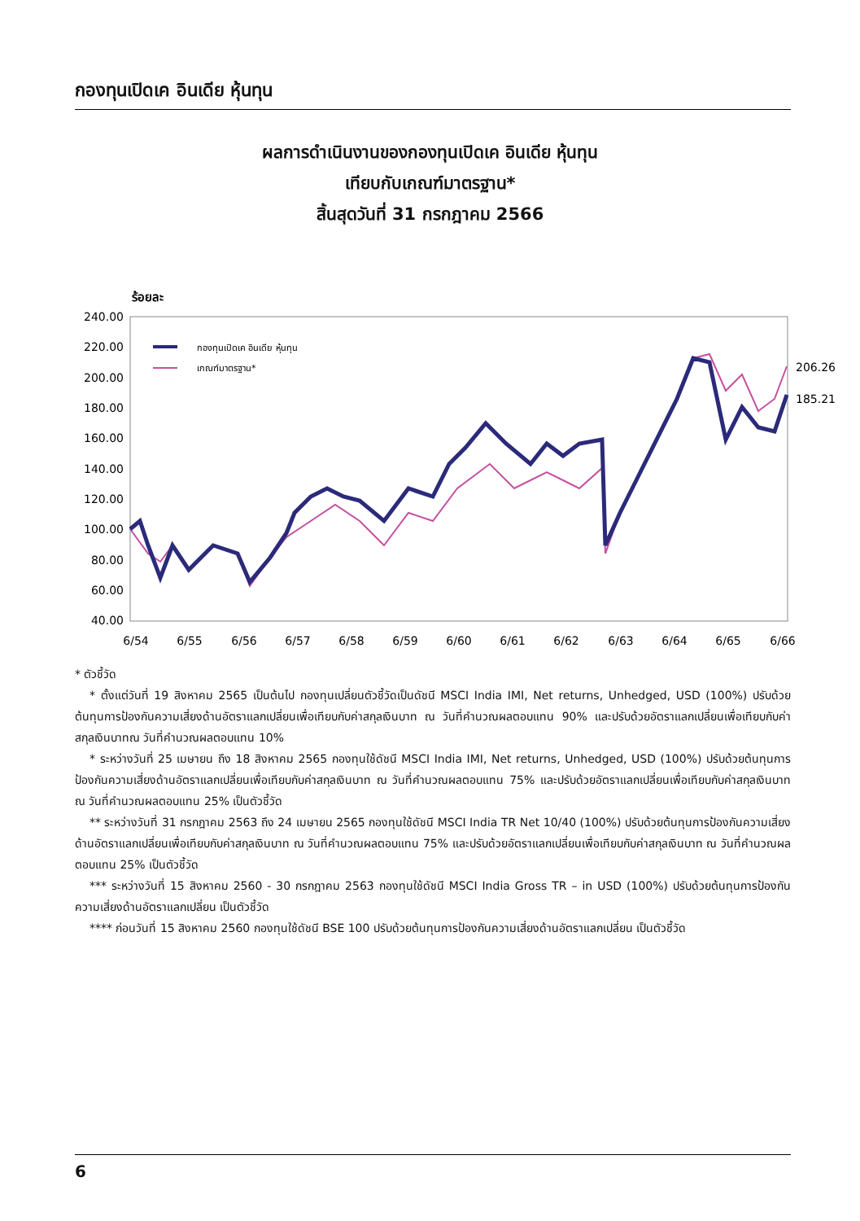กองทุนเปิดเค อินเดีย หุ้นทุน
ผลการดำเนินงานของกองทุนเปิดเค อินเดีย หุ้นทุน
เทียบกับเกณฑ์มาตรฐาน*
สิ้นสุดวันที่ 31 กรกฎาคม 2566
ร้อยละ
240.00
220.00
200.00
180.00
160.00
140.00
120.00
100.00
80.00
60.00
40.00
6/54
6/55
6/56
6/57
6/58
6/59
6/60
6/61
6/62
6/63
6/64
6/65
6/66
กองทุนเปิดเค อินเดีย หุ้นทุน
เกณฑ์มาตรฐาน*
206.26
185.21
* ตัวชี้วัด
* ตั้งแต่วันที่ 19 สิงหาคม 2565 เป็นต้นไป กองทุนเปลี่ยนตัวชี้วัดเป็นดัชนี MSCI India IMI, Net returns, Unhedged, USD (100%) ปรับด้วยต้นทุนการป้องกันความเสี่ยงด้านอัตราแลกเปลี่ยนเพื่อเทียบกับค่าสกุลเงินบาท ณ วันที่คำนวณผลตอบแทน 90% และปรับด้วยอัตราแลกเปลี่ยนเพื่อเทียบกับค่าสกุลเงินบาทณ วันที่คำนวณผลตอบแทน 10%
* ระหว่างวันที่ 25 เมษายน ถึง 18 สิงหาคม 2565 กองทุนใช้ดัชนี MSCI India IMI, Net returns, Unhedged, USD (100%) ปรับด้วยต้นทุนการป้องกันความเสี่ยงด้านอัตราแลกเปลี่ยนเพื่อเทียบกับค่าสกุลเงินบาท ณ วันที่คำนวณผลตอบแทน 75% และปรับด้วยอัตราแลกเปลี่ยนเพื่อเทียบกับค่าสกุลเงินบาท ณ วันที่คำนวณผลตอบแทน 25% เป็นตัวชี้วัด
** ระหว่างวันที่ 31 กรกฎาคม 2563 ถึง 24 เมษายน 2565 กองทุนใช้ดัชนี MSCI India TR Net 10/40 (100%) ปรับด้วยต้นทุนการป้องกันความเสี่ยงด้านอัตราแลกเปลี่ยนเพื่อเทียบกับค่าสกุลเงินบาท ณ วันที่คำนวณผลตอบแทน 75% และปรับด้วยอัตราแลกเปลี่ยนเพื่อเทียบกับค่าสกุลเงินบาท ณ วันที่คำนวณผลตอบแทน 25% เป็นตัวชี้วัด
*** ระหว่างวันที่ 15 สิงหาคม 2560 - 30 กรกฎาคม 2563 กองทุนใช้ดัชนี MSCI India Gross TR – in USD (100%) ปรับด้วยต้นทุนการป้องกันความเสี่ยงด้านอัตราแลกเปลี่ยน เป็นตัวชี้วัด
**** ก่อนวันที่ 15 สิงหาคม 2560 กองทุนใช้ดัชนี BSE 100 ปรับด้วยต้นทุนการป้องกันความเสี่ยงด้านอัตราแลกเปลี่ยน เป็นตัวชี้วัด
6